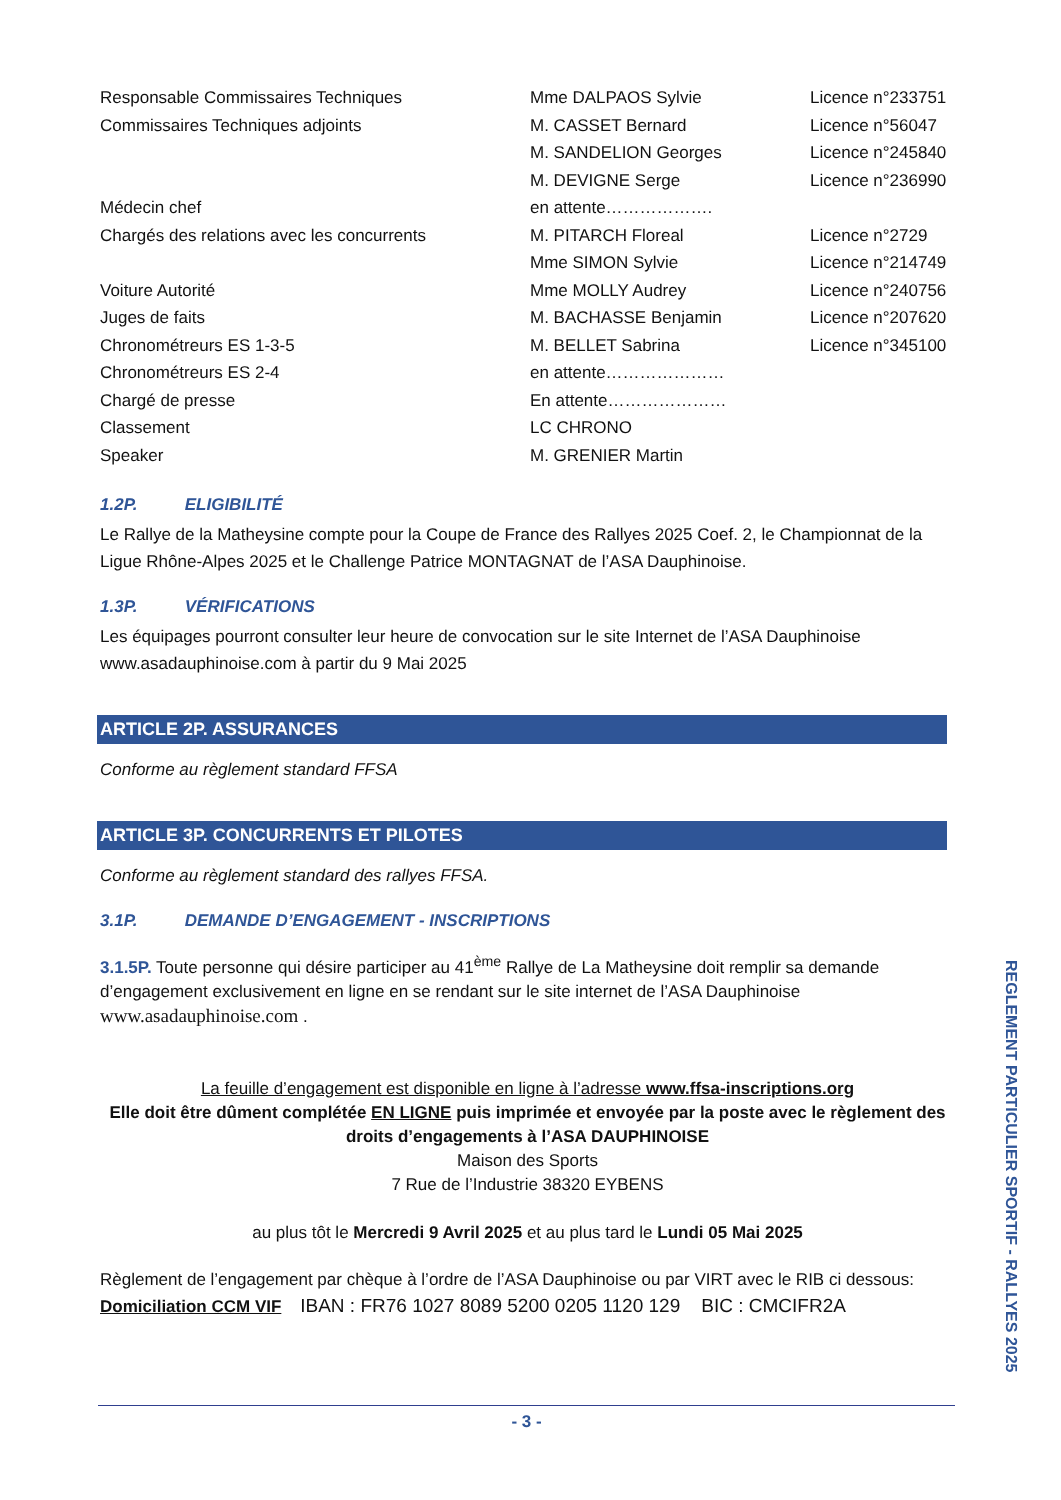| Responsable Commissaires Techniques | Mme DALPAOS Sylvie | Licence n°233751 |
| Commissaires Techniques adjoints | M. CASSET Bernard | Licence n°56047 |
| | M. SANDELION Georges | Licence n°245840 |
| | M. DEVIGNE Serge | Licence n°236990 |
| Médecin chef | en attente………………. | |
| Chargés des relations avec les concurrents | M. PITARCH Floreal | Licence n°2729 |
| | Mme SIMON Sylvie | Licence n°214749 |
| Voiture Autorité | Mme MOLLY Audrey | Licence n°240756 |
| Juges de faits | M. BACHASSE Benjamin | Licence n°207620 |
| Chronométreurs ES 1-3-5 | M. BELLET Sabrina | Licence n°345100 |
| Chronométreurs ES 2-4 | en attente………………… | |
| Chargé de presse | En attente………………… | |
| Classement | LC CHRONO | |
| Speaker | M. GRENIER Martin | |
1.2P. ELIGIBILITÉ
Le Rallye de la Matheysine compte pour la Coupe de France des Rallyes 2025 Coef. 2, le Championnat de la Ligue Rhône-Alpes 2025 et le Challenge Patrice MONTAGNAT de l’ASA Dauphinoise.
1.3P. VÉRIFICATIONS
Les équipages pourront consulter leur heure de convocation sur le site Internet de l’ASA Dauphinoise www.asadauphinoise.com à partir du 9 Mai 2025
ARTICLE 2P. ASSURANCES
Conforme au règlement standard FFSA
ARTICLE 3P. CONCURRENTS ET PILOTES
Conforme au règlement standard des rallyes FFSA.
3.1P. DEMANDE D’ENGAGEMENT - INSCRIPTIONS
3.1.5P. Toute personne qui désire participer au 41<sup>ème</sup> Rallye de La Matheysine doit remplir sa demande d’engagement exclusivement en ligne en se rendant sur le site internet de l’ASA Dauphinoise www.asadauphinoise.com .
La feuille d’engagement est disponible en ligne à l’adresse www.ffsa-inscriptions.org
Elle doit être dûment complétée EN LIGNE puis imprimée et envoyée par la poste avec le règlement des droits d’engagements à l’ASA DAUPHINOISE
Maison des Sports
7 Rue de l’Industrie 38320 EYBENS
au plus tôt le Mercredi 9 Avril 2025 et au plus tard le Lundi 05 Mai 2025
Règlement de l’engagement par chèque à l’ordre de l’ASA Dauphinoise ou par VIRT avec le RIB ci dessous:
Domiciliation CCM VIF IBAN : FR76 1027 8089 5200 0205 1120 129 BIC : CMCIFR2A
REGLEMENT PARTICULIER SPORTIF - RALLYES 2025
- 3 -